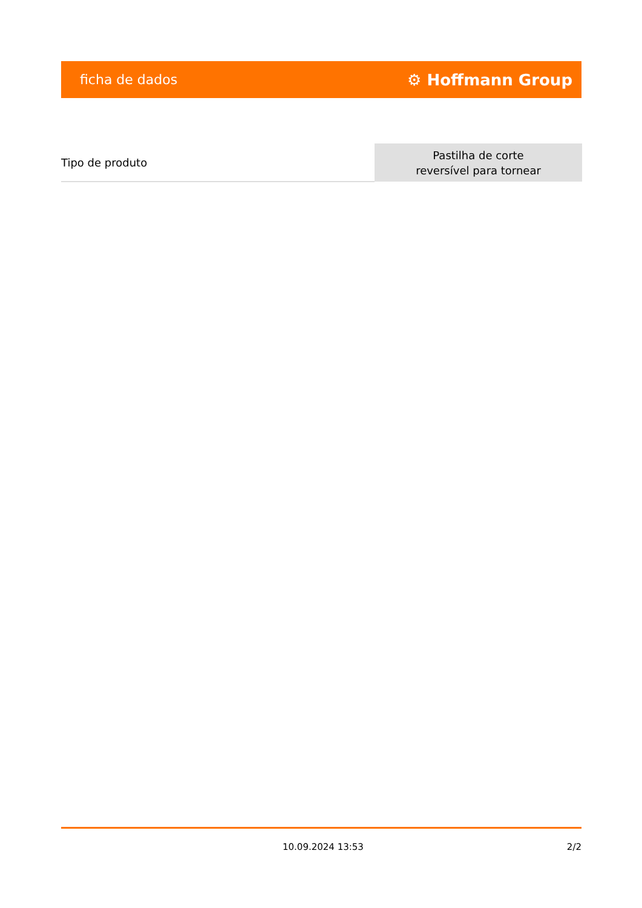ficha de dados ⚙ Hoffmann Group
| Tipo de produto | Pastilha de corte reversível para tornear |
10.09.2024 13:53 2/2